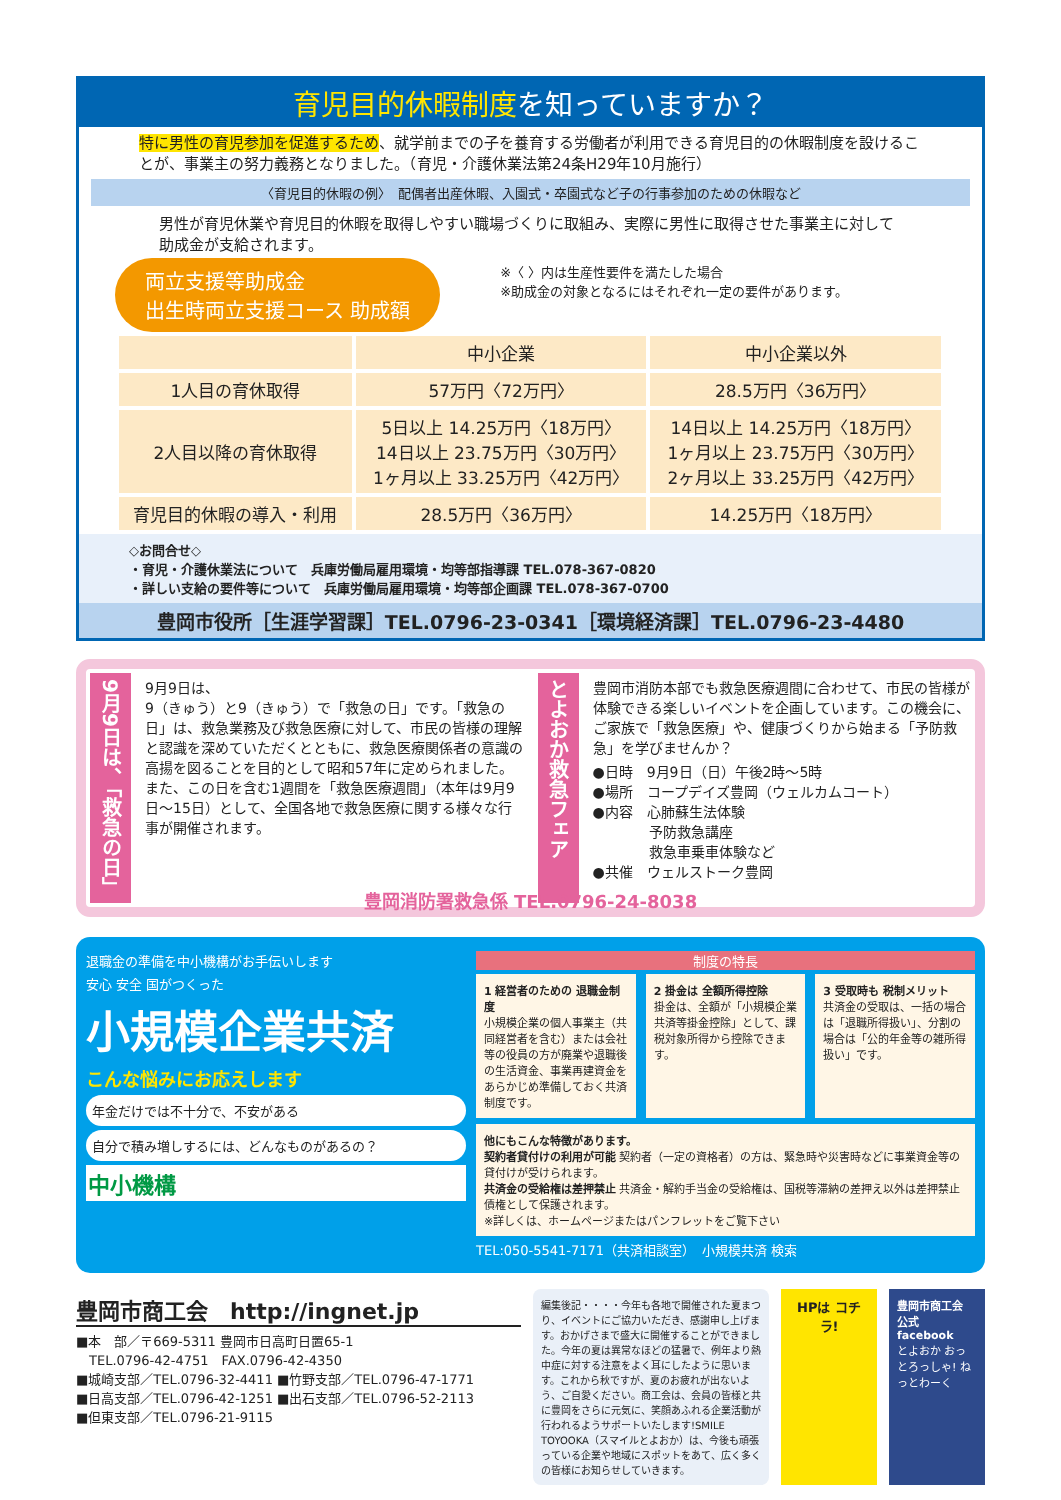育児目的休暇制度を知っていますか？
特に男性の育児参加を促進するため、就学前までの子を養育する労働者が利用できる育児目的の休暇制度を設けることが、事業主の努力義務となりました。（育児・介護休業法第24条H29年10月施行）
〈育児目的休暇の例〉　配偶者出産休暇、入園式・卒園式など子の行事参加のための休暇など
男性が育児休業や育児目的休暇を取得しやすい職場づくりに取組み、実際に男性に取得させた事業主に対して助成金が支給されます。
両立支援等助成金
出生時両立支援コース 助成額
※〈 〉内は生産性要件を満たした場合
※助成金の対象となるにはそれぞれ一定の要件があります。
| | 中小企業 | 中小企業以外 |
| --- | --- | --- |
| 1人目の育休取得 | 57万円〈72万円〉 | 28.5万円〈36万円〉 |
| 2人目以降の育休取得 | 5日以上 14.25万円〈18万円〉 14日以上 23.75万円〈30万円〉 1ヶ月以上 33.25万円〈42万円〉 | 14日以上 14.25万円〈18万円〉 1ヶ月以上 23.75万円〈30万円〉 2ヶ月以上 33.25万円〈42万円〉 |
| 育児目的休暇の導入・利用 | 28.5万円〈36万円〉 | 14.25万円〈18万円〉 |
◇お問合せ◇
・育児・介護休業法について　兵庫労働局雇用環境・均等部指導課 TEL.078-367-0820
・詳しい支給の要件等について　兵庫労働局雇用環境・均等部企画課 TEL.078-367-0700
豊岡市役所［生涯学習課］TEL.0796-23-0341［環境経済課］TEL.0796-23-4480
9月9日は、「救急の日」
9月9日は、
9（きゅう）と9（きゅう）で「救急の日」です。「救急の日」は、救急業務及び救急医療に対して、市民の皆様の理解と認識を深めていただくとともに、救急医療関係者の意識の高揚を図ることを目的として昭和57年に定められました。また、この日を含む1週間を「救急医療週間」（本年は9月9日〜15日）として、全国各地で救急医療に関する様々な行事が開催されます。
とよおか救急フェア
豊岡市消防本部でも救急医療週間に合わせて、市民の皆様が体験できる楽しいイベントを企画しています。この機会に、ご家族で「救急医療」や、健康づくりから始まる「予防救急」を学びませんか？
●日時　9月9日（日）午後2時〜5時
●場所　コープデイズ豊岡（ウェルカムコート）
●内容　心肺蘇生法体験
　　　　予防救急講座
　　　　救急車乗車体験など
●共催　ウェルストーク豊岡
豊岡消防署救急係 TEL.0796-24-8038
退職金の準備を中小機構がお手伝いします
安心 安全 国がつくった
小規模企業共済
こんな悩みにお応えします
年金だけでは不十分で、不安がある
自分で積み増しするには、どんなものがあるの？
中小機構
制度の特長
1 経営者のための 退職金制度
小規模企業の個人事業主（共同経営者を含む）または会社等の役員の方が廃業や退職後の生活資金、事業再建資金をあらかじめ準備しておく共済制度です。
2 掛金は 全額所得控除
掛金は、全額が「小規模企業共済等掛金控除」として、課税対象所得から控除できます。
3 受取時も 税制メリット
共済金の受取は、一括の場合は「退職所得扱い」、分割の場合は「公的年金等の雑所得扱い」です。
他にもこんな特徴があります。
契約者貸付けの利用が可能 契約者（一定の資格者）の方は、緊急時や災害時などに事業資金等の貸付けが受けられます。
共済金の受給権は差押禁止 共済金・解約手当金の受給権は、国税等滞納の差押え以外は差押禁止債権として保護されます。
※詳しくは、ホームページまたはパンフレットをご覧下さい
TEL:050-5541-7171（共済相談室）　小規模共済 検索
豊岡市商工会　http://ingnet.jp
■本　部／〒669-5311 豊岡市日高町日置65-1
　TEL.0796-42-4751　FAX.0796-42-4350
■城崎支部／TEL.0796-32-4411 ■竹野支部／TEL.0796-47-1771
■日高支部／TEL.0796-42-1251 ■出石支部／TEL.0796-52-2113
■但東支部／TEL.0796-21-9115
編集後記・・・・今年も各地で開催された夏まつり、イベントにご協力いただき、感謝申し上げます。おかげさまで盛大に開催することができました。今年の夏は異常なほどの猛暑で、例年より熱中症に対する注意をよく耳にしたように思います。これから秋ですが、夏のお疲れが出ないよう、ご自愛ください。商工会は、会員の皆様と共に豊岡をさらに元気に、笑顔あふれる企業活動が行われるようサポートいたします!SMILE TOYOOKA（スマイルとよおか）は、今後も頑張っている企業や地域にスポットをあて、広く多くの皆様にお知らせしていきます。
HPは コチラ!
豊岡市商工会 公式 facebook
とよおか おっとろっしゃ! ねっとわーく